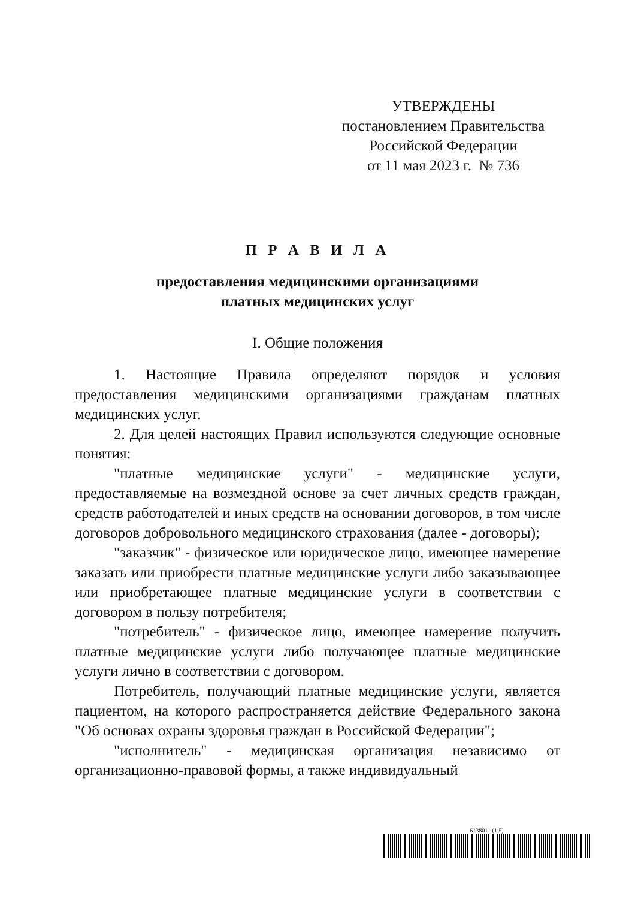УТВЕРЖДЕНЫ
постановлением Правительства
Российской Федерации
от 11 мая 2023 г. № 736
П Р А В И Л А
предоставления медицинскими организациями
платных медицинских услуг
I. Общие положения
1. Настоящие Правила определяют порядок и условия предоставления медицинскими организациями гражданам платных медицинских услуг.
2. Для целей настоящих Правил используются следующие основные понятия:
"платные медицинские услуги" - медицинские услуги, предоставляемые на возмездной основе за счет личных средств граждан, средств работодателей и иных средств на основании договоров, в том числе договоров добровольного медицинского страхования (далее - договоры);
"заказчик" - физическое или юридическое лицо, имеющее намерение заказать или приобрести платные медицинские услуги либо заказывающее или приобретающее платные медицинские услуги в соответствии с договором в пользу потребителя;
"потребитель" - физическое лицо, имеющее намерение получить платные медицинские услуги либо получающее платные медицинские услуги лично в соответствии с договором.
Потребитель, получающий платные медицинские услуги, является пациентом, на которого распространяется действие Федерального закона "Об основах охраны здоровья граждан в Российской Федерации";
"исполнитель" - медицинская организация независимо от организационно-правовой формы, а также индивидуальный
6138011 (1.5)